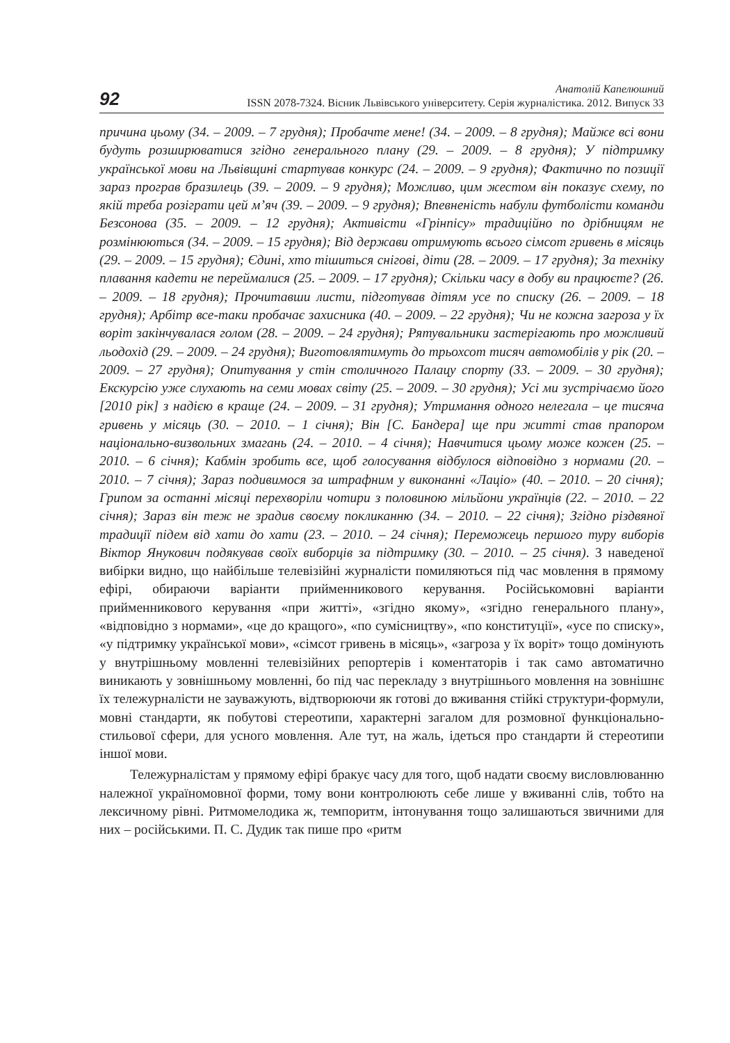92
Анатолій Капелюшний
ISSN 2078-7324. Вісник Львівського університету. Серія журналістика. 2012. Випуск 33
причина цьому (34. – 2009. – 7 грудня); Пробачте мене! (34. – 2009. – 8 грудня); Майже всі вони будуть розширюватися згідно генерального плану (29. – 2009. – 8 грудня); У підтримку української мови на Львівщині стартував конкурс (24. – 2009. – 9 грудня); Фактично по позиції зараз програв бразилець (39. – 2009. – 9 грудня); Можливо, цим жестом він показує схему, по якій треба розіграти цей м’яч (39. – 2009. – 9 грудня); Впевненість набули футболісти команди Безсонова (35. – 2009. – 12 грудня); Активісти «Грінпісу» традиційно по дрібницям не розмінюються (34. – 2009. – 15 грудня); Від держави отримують всього сімсот гривень в місяць (29. – 2009. – 15 грудня); Єдині, хто тішиться снігові, діти (28. – 2009. – 17 грудня); За техніку плавання кадети не переймалися (25. – 2009. – 17 грудня); Скільки часу в добу ви працюєте? (26. – 2009. – 18 грудня); Прочитавши листи, підготував дітям усе по списку (26. – 2009. – 18 грудня); Арбітр все-таки пробачає захисника (40. – 2009. – 22 грудня); Чи не кожна загроза у їх воріт закінчувалася голом (28. – 2009. – 24 грудня); Рятувальники застерігають про можливий льодохід (29. – 2009. – 24 грудня); Виготовлятимуть до трьохсот тисяч автомобілів у рік (20. – 2009. – 27 грудня); Опитування у стін столичного Палацу спорту (33. – 2009. – 30 грудня); Екскурсію уже слухають на семи мовах світу (25. – 2009. – 30 грудня); Усі ми зустрічаємо його [2010 рік] з надією в краще (24. – 2009. – 31 грудня); Утримання одного нелегала – це тисяча гривень у місяць (30. – 2010. – 1 січня); Він [С. Бандера] ще при житті став прапором національно-визвольних змагань (24. – 2010. – 4 січня); Навчитися цьому може кожен (25. – 2010. – 6 січня); Кабмін зробить все, щоб голосування відбулося відповідно з нормами (20. – 2010. – 7 січня); Зараз подивимося за штрафним у виконанні «Лаціо» (40. – 2010. – 20 січня); Грипом за останні місяці перехворіли чотири з половиною мільйони українців (22. – 2010. – 22 січня); Зараз він теж не зрадив своєму покликанню (34. – 2010. – 22 січня); Згідно різдвяної традиції підем від хати до хати (23. – 2010. – 24 січня); Переможець першого туру виборів Віктор Янукович подякував своїх виборців за підтримку (30. – 2010. – 25 січня). З наведеної вибірки видно, що найбільше телевізійні журналісти помиляються під час мовлення в прямому ефірі, обираючи варіанти прийменникового керування. Російськомовні варіанти прийменникового керування «при житті», «згідно якому», «згідно генерального плану», «відповідно з нормами», «це до кращого», «по сумісництву», «по конституції», «усе по списку», «у підтримку української мови», «сімсот гривень в місяць», «загроза у їх воріт» тощо домінують у внутрішньому мовленні телевізійних репортерів і коментаторів і так само автоматично виникають у зовнішньому мовленні, бо під час перекладу з внутрішнього мовлення на зовнішнє їх тележурналісти не зауважують, відтворюючи як готові до вживання стійкі структури-формули, мовні стандарти, як побутові стереотипи, характерні загалом для розмовної функціонально-стильової сфери, для усного мовлення. Але тут, на жаль, ідеться про стандарти й стереотипи іншої мови.
Тележурналістам у прямому ефірі бракує часу для того, щоб надати своєму висловлюванню належної україномовної форми, тому вони контролюють себе лише у вживанні слів, тобто на лексичному рівні. Ритмомелодика ж, темпоритм, інтонування тощо залишаються звичними для них – російськими. П. С. Дудик так пише про «ритм